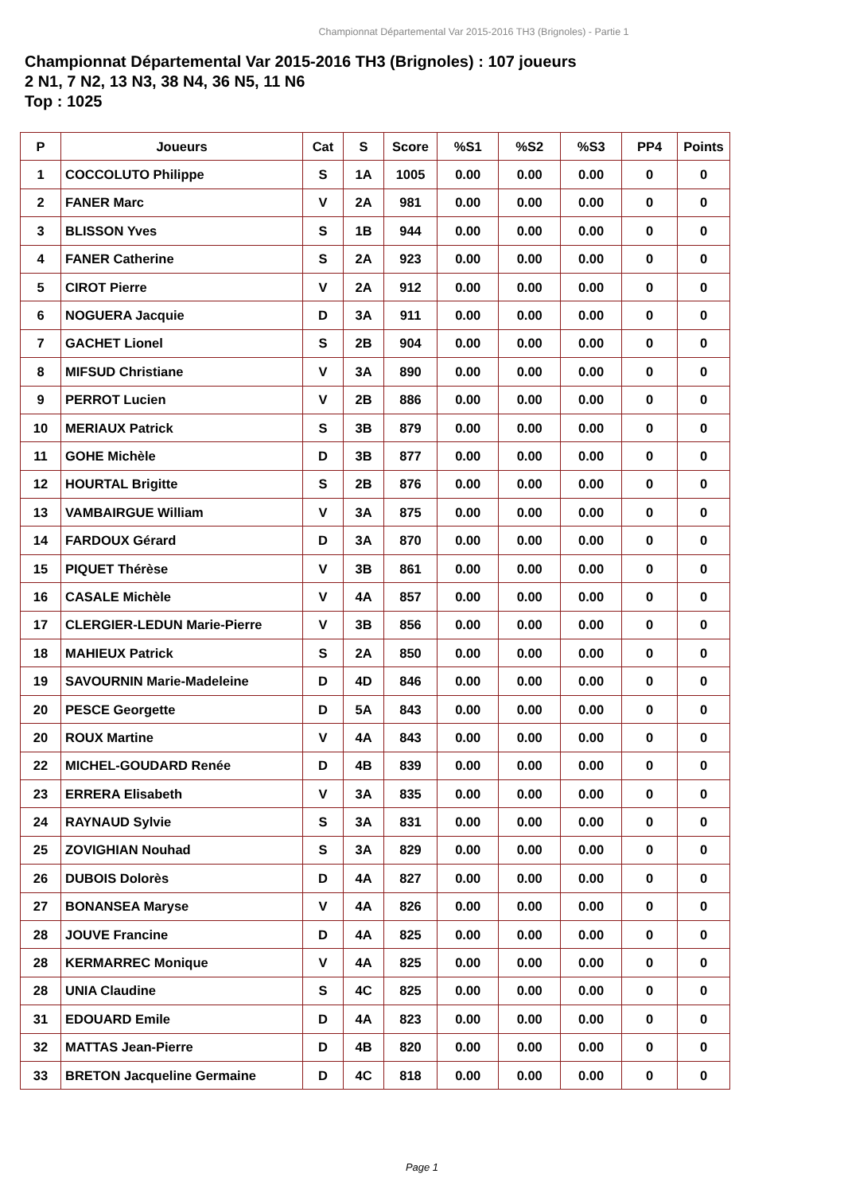Championnat Départemental Var 2015-2016 TH3 (Brignoles) - Partie 1
Championnat Départemental Var 2015-2016 TH3 (Brignoles) : 107 joueurs
2 N1, 7 N2, 13 N3, 38 N4, 36 N5, 11 N6
Top : 1025
| P | Joueurs | Cat | S | Score | %S1 | %S2 | %S3 | PP4 | Points |
| --- | --- | --- | --- | --- | --- | --- | --- | --- | --- |
| 1 | COCCOLUTO Philippe | S | 1A | 1005 | 0.00 | 0.00 | 0.00 | 0 | 0 |
| 2 | FANER Marc | V | 2A | 981 | 0.00 | 0.00 | 0.00 | 0 | 0 |
| 3 | BLISSON Yves | S | 1B | 944 | 0.00 | 0.00 | 0.00 | 0 | 0 |
| 4 | FANER Catherine | S | 2A | 923 | 0.00 | 0.00 | 0.00 | 0 | 0 |
| 5 | CIROT Pierre | V | 2A | 912 | 0.00 | 0.00 | 0.00 | 0 | 0 |
| 6 | NOGUERA Jacquie | D | 3A | 911 | 0.00 | 0.00 | 0.00 | 0 | 0 |
| 7 | GACHET Lionel | S | 2B | 904 | 0.00 | 0.00 | 0.00 | 0 | 0 |
| 8 | MIFSUD Christiane | V | 3A | 890 | 0.00 | 0.00 | 0.00 | 0 | 0 |
| 9 | PERROT Lucien | V | 2B | 886 | 0.00 | 0.00 | 0.00 | 0 | 0 |
| 10 | MERIAUX Patrick | S | 3B | 879 | 0.00 | 0.00 | 0.00 | 0 | 0 |
| 11 | GOHE Michèle | D | 3B | 877 | 0.00 | 0.00 | 0.00 | 0 | 0 |
| 12 | HOURTAL Brigitte | S | 2B | 876 | 0.00 | 0.00 | 0.00 | 0 | 0 |
| 13 | VAMBAIRGUE William | V | 3A | 875 | 0.00 | 0.00 | 0.00 | 0 | 0 |
| 14 | FARDOUX Gérard | D | 3A | 870 | 0.00 | 0.00 | 0.00 | 0 | 0 |
| 15 | PIQUET Thérèse | V | 3B | 861 | 0.00 | 0.00 | 0.00 | 0 | 0 |
| 16 | CASALE Michèle | V | 4A | 857 | 0.00 | 0.00 | 0.00 | 0 | 0 |
| 17 | CLERGIER-LEDUN Marie-Pierre | V | 3B | 856 | 0.00 | 0.00 | 0.00 | 0 | 0 |
| 18 | MAHIEUX Patrick | S | 2A | 850 | 0.00 | 0.00 | 0.00 | 0 | 0 |
| 19 | SAVOURNIN Marie-Madeleine | D | 4D | 846 | 0.00 | 0.00 | 0.00 | 0 | 0 |
| 20 | PESCE Georgette | D | 5A | 843 | 0.00 | 0.00 | 0.00 | 0 | 0 |
| 20 | ROUX Martine | V | 4A | 843 | 0.00 | 0.00 | 0.00 | 0 | 0 |
| 22 | MICHEL-GOUDARD Renée | D | 4B | 839 | 0.00 | 0.00 | 0.00 | 0 | 0 |
| 23 | ERRERA Elisabeth | V | 3A | 835 | 0.00 | 0.00 | 0.00 | 0 | 0 |
| 24 | RAYNAUD Sylvie | S | 3A | 831 | 0.00 | 0.00 | 0.00 | 0 | 0 |
| 25 | ZOVIGHIAN Nouhad | S | 3A | 829 | 0.00 | 0.00 | 0.00 | 0 | 0 |
| 26 | DUBOIS Dolorès | D | 4A | 827 | 0.00 | 0.00 | 0.00 | 0 | 0 |
| 27 | BONANSEA Maryse | V | 4A | 826 | 0.00 | 0.00 | 0.00 | 0 | 0 |
| 28 | JOUVE Francine | D | 4A | 825 | 0.00 | 0.00 | 0.00 | 0 | 0 |
| 28 | KERMARREC Monique | V | 4A | 825 | 0.00 | 0.00 | 0.00 | 0 | 0 |
| 28 | UNIA Claudine | S | 4C | 825 | 0.00 | 0.00 | 0.00 | 0 | 0 |
| 31 | EDOUARD Emile | D | 4A | 823 | 0.00 | 0.00 | 0.00 | 0 | 0 |
| 32 | MATTAS Jean-Pierre | D | 4B | 820 | 0.00 | 0.00 | 0.00 | 0 | 0 |
| 33 | BRETON Jacqueline Germaine | D | 4C | 818 | 0.00 | 0.00 | 0.00 | 0 | 0 |
Page 1